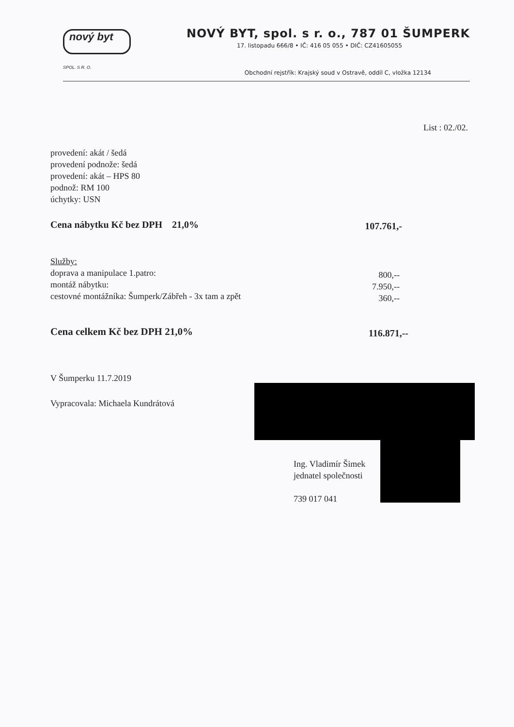nový byt
SPOL. S R. O.
NOVÝ BYT, spol. s r. o., 787 01 ŠUMPERK
17. listopadu 666/8 • IČ: 416 05 055 • DIČ: CZ41605055
Obchodní rejstřík: Krajský soud v Ostravě, oddíl C, vložka 12134
List : 02./02.
provedení: akát / šedá
provedení podnože: šedá
provedení: akát – HPS 80
podnož: RM 100
úchytky: USN
Cena nábytku Kč bez DPH 21,0%
107.761,-
Služby:
doprava a manipulace 1.patro:
montáž nábytku:
cestovné montážníka: Šumperk/Zábřeh - 3x tam a zpět
800,--
7.950,--
360,--
Cena celkem Kč bez DPH 21,0% 116.871,--
V Šumperku 11.7.2019
Vypracovala: Michaela Kundrátová
Ing. Vladimír Šimek
jednatel společnosti
739 017 041